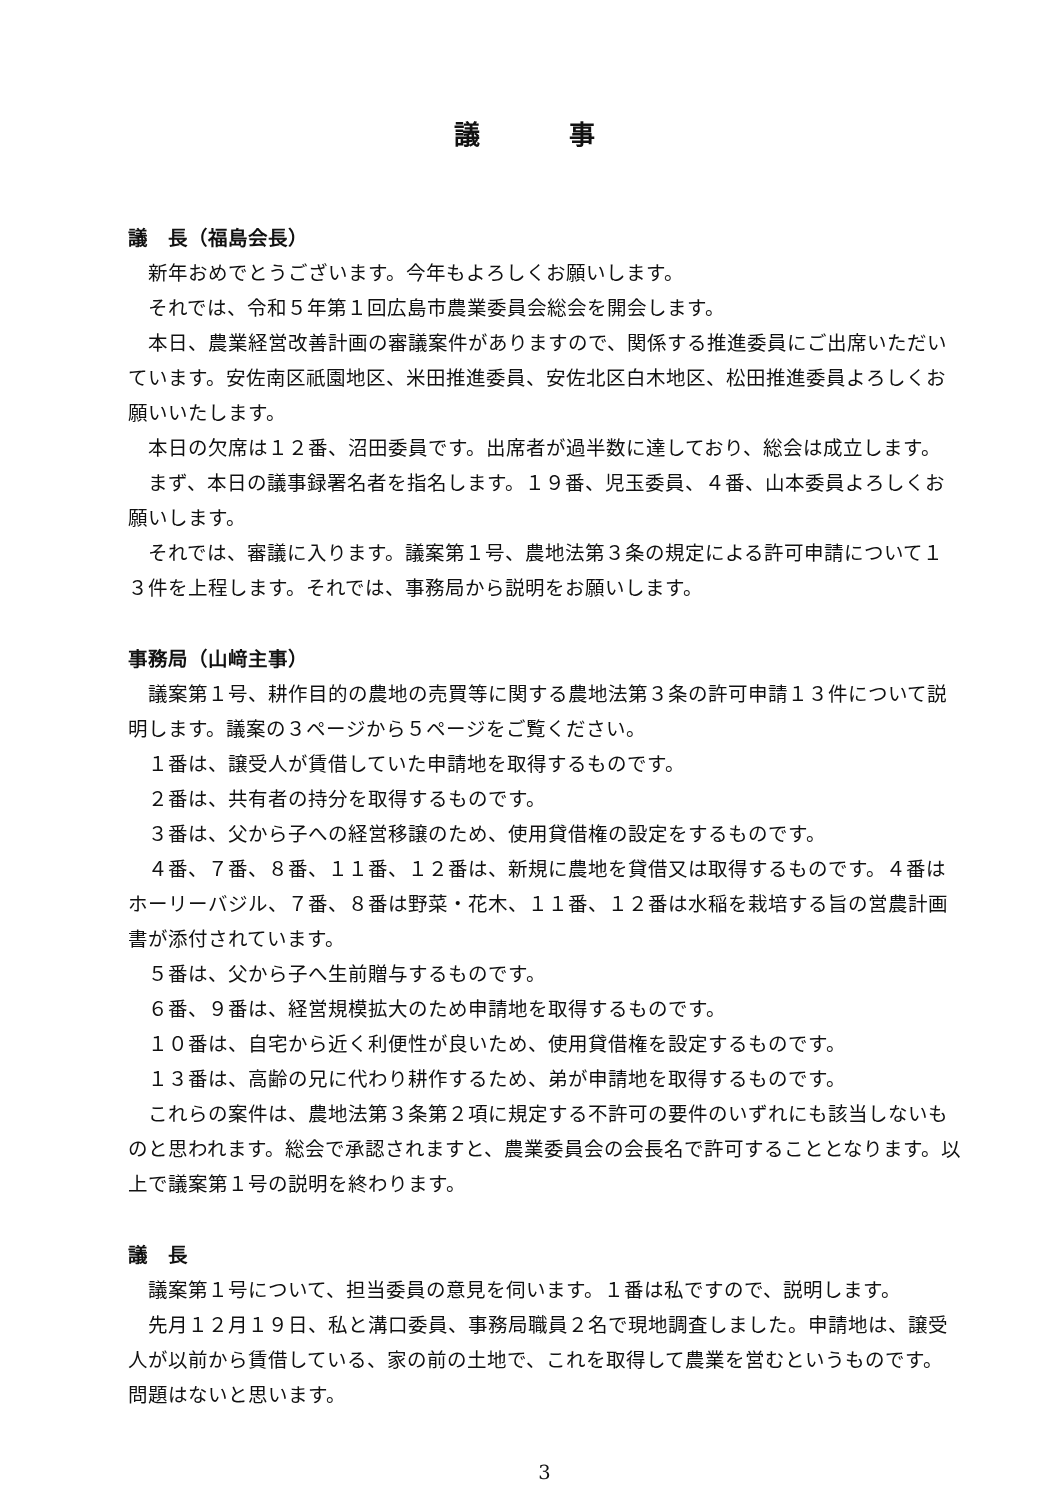議 事
議　長（福島会長）
新年おめでとうございます。今年もよろしくお願いします。
それでは、令和５年第１回広島市農業委員会総会を開会します。
本日、農業経営改善計画の審議案件がありますので、関係する推進委員にご出席いただいています。安佐南区祇園地区、米田推進委員、安佐北区白木地区、松田推進委員よろしくお願いいたします。
本日の欠席は１２番、沼田委員です。出席者が過半数に達しており、総会は成立します。
まず、本日の議事録署名者を指名します。１９番、児玉委員、４番、山本委員よろしくお願いします。
それでは、審議に入ります。議案第１号、農地法第３条の規定による許可申請について１３件を上程します。それでは、事務局から説明をお願いします。
事務局（山﨑主事）
議案第１号、耕作目的の農地の売買等に関する農地法第３条の許可申請１３件について説明します。議案の３ページから５ページをご覧ください。
１番は、譲受人が賃借していた申請地を取得するものです。
２番は、共有者の持分を取得するものです。
３番は、父から子への経営移譲のため、使用貸借権の設定をするものです。
４番、７番、８番、１１番、１２番は、新規に農地を貸借又は取得するものです。４番はホーリーバジル、７番、８番は野菜・花木、１１番、１２番は水稲を栽培する旨の営農計画書が添付されています。
５番は、父から子へ生前贈与するものです。
６番、９番は、経営規模拡大のため申請地を取得するものです。
１０番は、自宅から近く利便性が良いため、使用貸借権を設定するものです。
１３番は、高齢の兄に代わり耕作するため、弟が申請地を取得するものです。
これらの案件は、農地法第３条第２項に規定する不許可の要件のいずれにも該当しないものと思われます。総会で承認されますと、農業委員会の会長名で許可することとなります。以上で議案第１号の説明を終わります。
議　長
議案第１号について、担当委員の意見を伺います。１番は私ですので、説明します。
先月１２月１９日、私と溝口委員、事務局職員２名で現地調査しました。申請地は、譲受人が以前から賃借している、家の前の土地で、これを取得して農業を営むというものです。問題はないと思います。
3